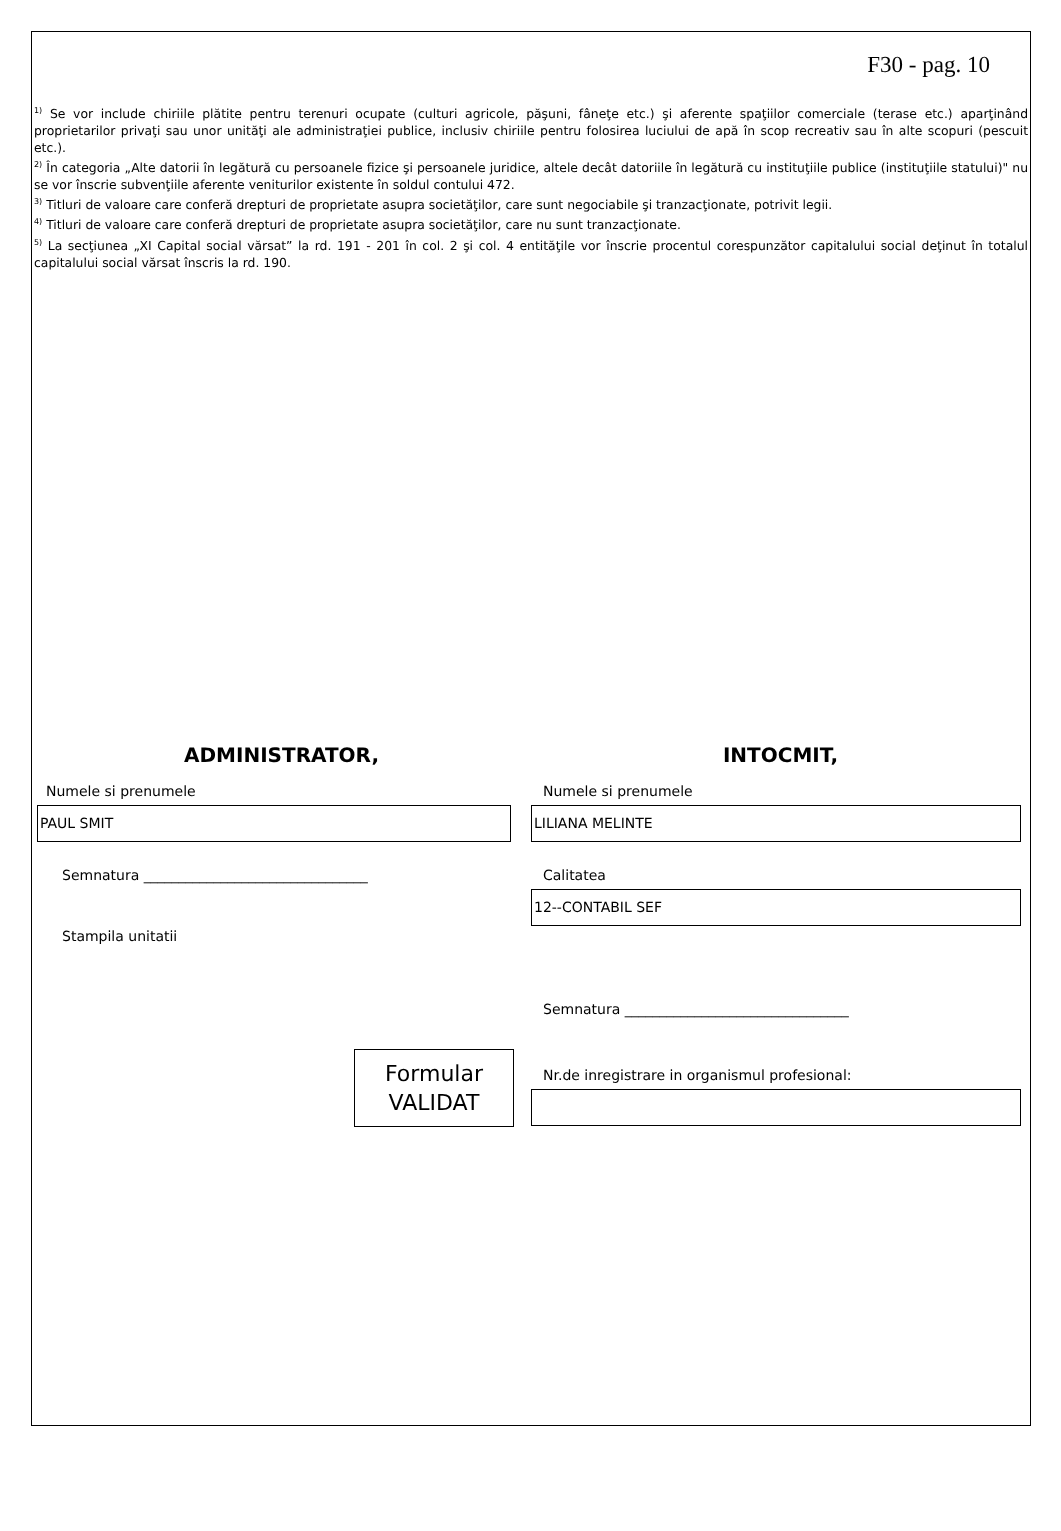F30 - pag. 10
<sup>1)</sup> Se vor include chiriile plătite pentru terenuri ocupate (culturi agricole, păşuni, fâneţe etc.) şi aferente spaţiilor comerciale (terase etc.) aparţinând proprietarilor privaţi sau unor unităţi ale administraţiei publice, inclusiv chiriile pentru folosirea luciului de apă în scop recreativ sau în alte scopuri (pescuit etc.).
<sup>2)</sup> În categoria „Alte datorii în legătură cu persoanele fizice şi persoanele juridice, altele decât datoriile în legătură cu instituţiile publice (instituţiile statului)" nu se vor înscrie subvenţiile aferente veniturilor existente în soldul contului 472.
<sup>3)</sup> Titluri de valoare care conferă drepturi de proprietate asupra societăţilor, care sunt negociabile şi tranzacţionate, potrivit legii.
<sup>4)</sup> Titluri de valoare care conferă drepturi de proprietate asupra societăţilor, care nu sunt tranzacţionate.
<sup>5)</sup> La secţiunea „XI Capital social vărsat” la rd. 191 - 201 în col. 2 şi col. 4 entităţile vor înscrie procentul corespunzător capitalului social deţinut în totalul capitalului social vărsat înscris la rd. 190.
ADMINISTRATOR,
Numele si prenumele
PAUL SMIT
Semnatura ________________________________
Stampila unitatii
Formular
VALIDAT
INTOCMIT,
Numele si prenumele
LILIANA MELINTE
Calitatea
12--CONTABIL SEF
Semnatura ________________________________
Nr.de inregistrare in organismul profesional: